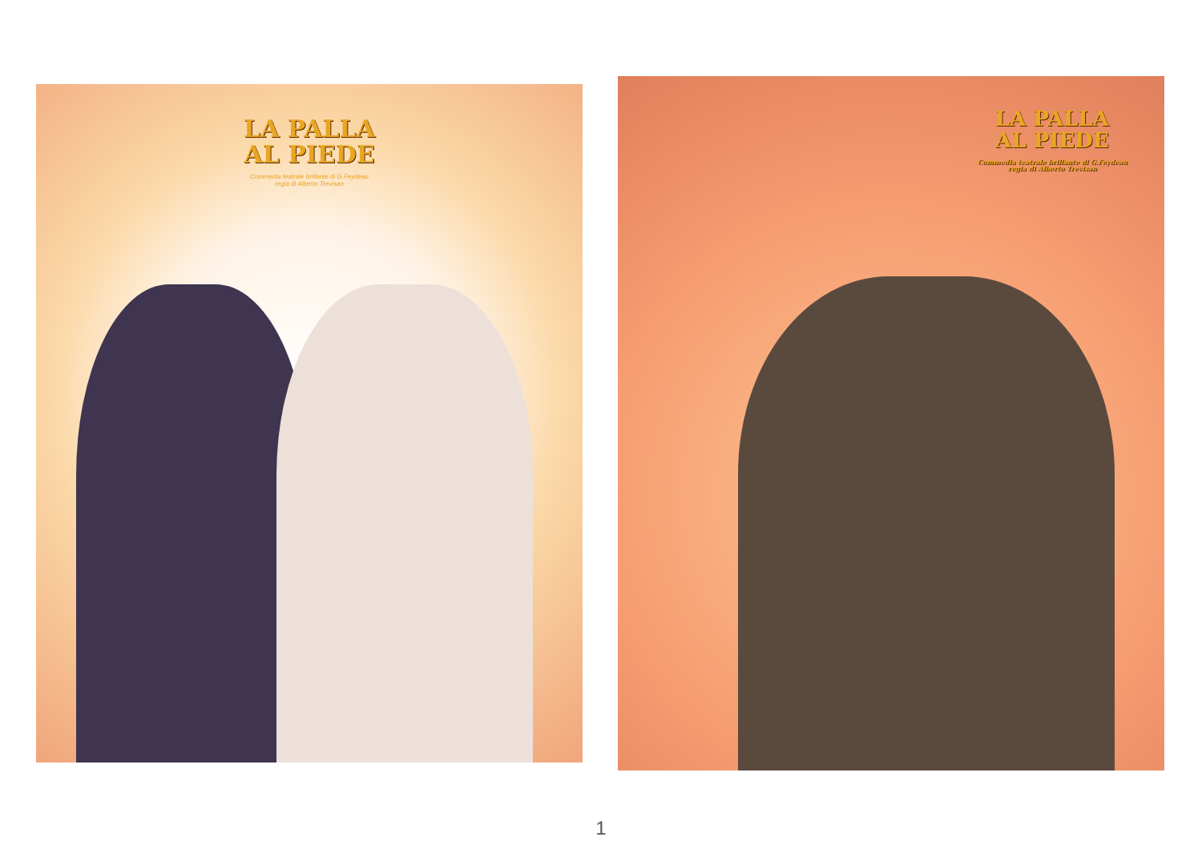LA PALLA
AL PIEDE
Commedia teatrale brillante di G.Feydeau
regia di Alberto Trevisan
LA PALLA
AL PIEDE
Commedia teatrale brillante di G.Feydeau
regia di Alberto Trevisan
1